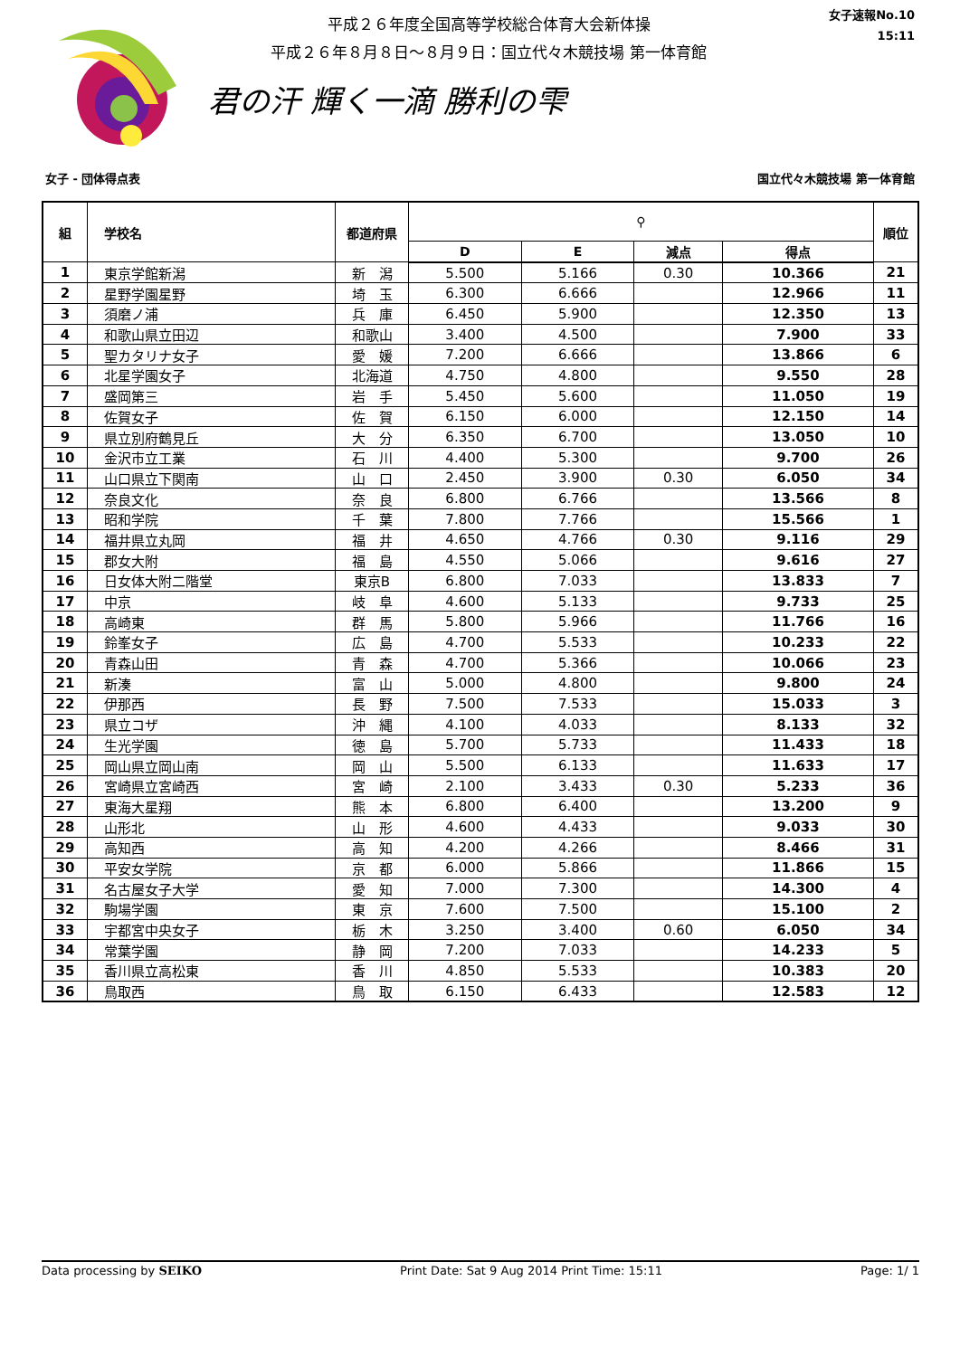平成２６年度全国高等学校総合体育大会新体操
平成２６年８月８日～８月９日：国立代々木競技場 第一体育館
君の汗 輝く一滴 勝利の雫
女子速報No.10
15:11
女子 - 団体得点表 国立代々木競技場 第一体育館
| 組 | 学校名 | 都道府県 | ⚲ | | | | 順位 |
| --- | --- | --- | --- | --- | --- | --- | --- |
| | | | D | E | 減点 | 得点 | |
| 1 | 東京学館新潟 | 新 潟 | 5.500 | 5.166 | 0.30 | 10.366 | 21 |
| 2 | 星野学園星野 | 埼 玉 | 6.300 | 6.666 | | 12.966 | 11 |
| 3 | 須磨ノ浦 | 兵 庫 | 6.450 | 5.900 | | 12.350 | 13 |
| 4 | 和歌山県立田辺 | 和歌山 | 3.400 | 4.500 | | 7.900 | 33 |
| 5 | 聖カタリナ女子 | 愛 媛 | 7.200 | 6.666 | | 13.866 | 6 |
| 6 | 北星学園女子 | 北海道 | 4.750 | 4.800 | | 9.550 | 28 |
| 7 | 盛岡第三 | 岩 手 | 5.450 | 5.600 | | 11.050 | 19 |
| 8 | 佐賀女子 | 佐 賀 | 6.150 | 6.000 | | 12.150 | 14 |
| 9 | 県立別府鶴見丘 | 大 分 | 6.350 | 6.700 | | 13.050 | 10 |
| 10 | 金沢市立工業 | 石 川 | 4.400 | 5.300 | | 9.700 | 26 |
| 11 | 山口県立下関南 | 山 口 | 2.450 | 3.900 | 0.30 | 6.050 | 34 |
| 12 | 奈良文化 | 奈 良 | 6.800 | 6.766 | | 13.566 | 8 |
| 13 | 昭和学院 | 千 葉 | 7.800 | 7.766 | | 15.566 | 1 |
| 14 | 福井県立丸岡 | 福 井 | 4.650 | 4.766 | 0.30 | 9.116 | 29 |
| 15 | 郡女大附 | 福 島 | 4.550 | 5.066 | | 9.616 | 27 |
| 16 | 日女体大附二階堂 | 東京B | 6.800 | 7.033 | | 13.833 | 7 |
| 17 | 中京 | 岐 阜 | 4.600 | 5.133 | | 9.733 | 25 |
| 18 | 高崎東 | 群 馬 | 5.800 | 5.966 | | 11.766 | 16 |
| 19 | 鈴峯女子 | 広 島 | 4.700 | 5.533 | | 10.233 | 22 |
| 20 | 青森山田 | 青 森 | 4.700 | 5.366 | | 10.066 | 23 |
| 21 | 新湊 | 富 山 | 5.000 | 4.800 | | 9.800 | 24 |
| 22 | 伊那西 | 長 野 | 7.500 | 7.533 | | 15.033 | 3 |
| 23 | 県立コザ | 沖 縄 | 4.100 | 4.033 | | 8.133 | 32 |
| 24 | 生光学園 | 徳 島 | 5.700 | 5.733 | | 11.433 | 18 |
| 25 | 岡山県立岡山南 | 岡 山 | 5.500 | 6.133 | | 11.633 | 17 |
| 26 | 宮崎県立宮崎西 | 宮 崎 | 2.100 | 3.433 | 0.30 | 5.233 | 36 |
| 27 | 東海大星翔 | 熊 本 | 6.800 | 6.400 | | 13.200 | 9 |
| 28 | 山形北 | 山 形 | 4.600 | 4.433 | | 9.033 | 30 |
| 29 | 高知西 | 高 知 | 4.200 | 4.266 | | 8.466 | 31 |
| 30 | 平安女学院 | 京 都 | 6.000 | 5.866 | | 11.866 | 15 |
| 31 | 名古屋女子大学 | 愛 知 | 7.000 | 7.300 | | 14.300 | 4 |
| 32 | 駒場学園 | 東 京 | 7.600 | 7.500 | | 15.100 | 2 |
| 33 | 宇都宮中央女子 | 栃 木 | 3.250 | 3.400 | 0.60 | 6.050 | 34 |
| 34 | 常葉学園 | 静 岡 | 7.200 | 7.033 | | 14.233 | 5 |
| 35 | 香川県立高松東 | 香 川 | 4.850 | 5.533 | | 10.383 | 20 |
| 36 | 鳥取西 | 鳥 取 | 6.150 | 6.433 | | 12.583 | 12 |
Data processing by SEIKO Print Date: Sat 9 Aug 2014 Print Time: 15:11 Page: 1/ 1